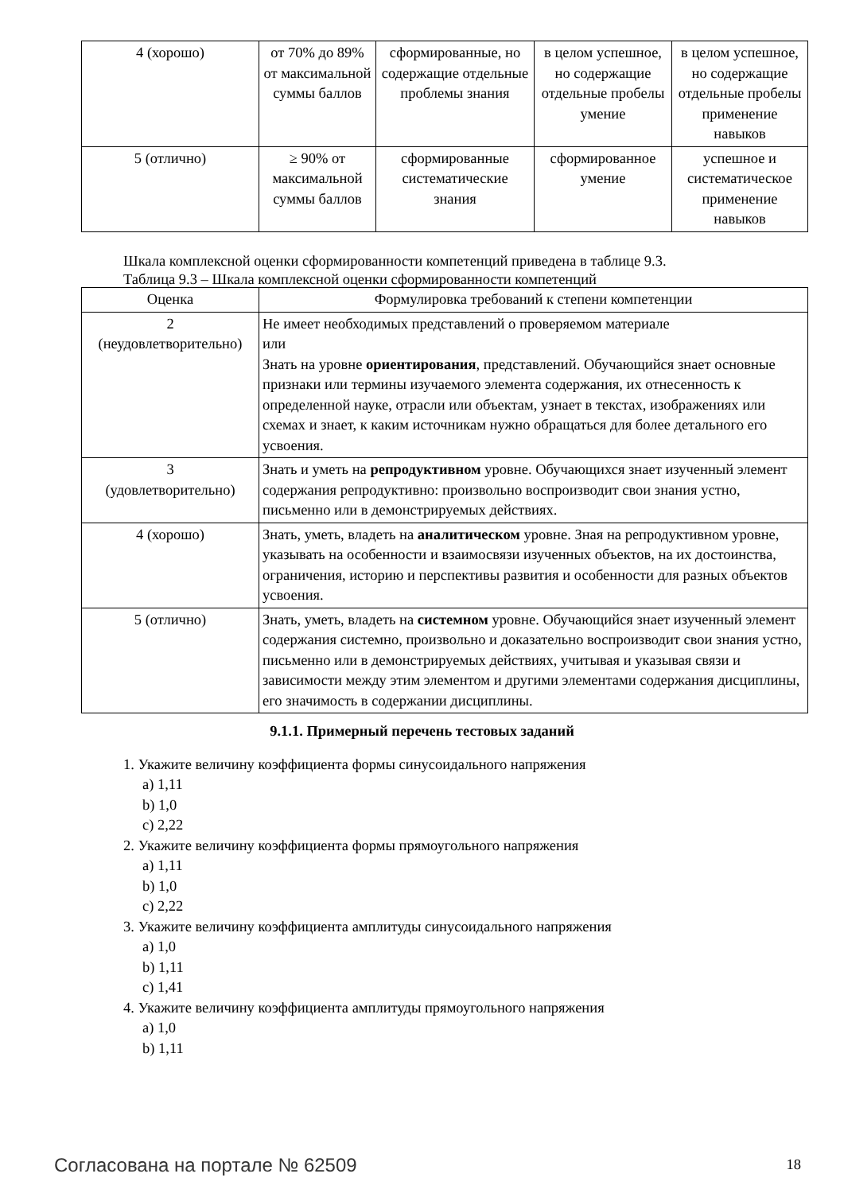| 4 (хорошо) | от 70% до 89% от максимальной суммы баллов | сформированные, но содержащие отдельные проблемы знания | в целом успешное, но содержащие отдельные пробелы умение | в целом успешное, но содержащие отдельные пробелы применение навыков |
| 5 (отлично) | ≥ 90% от максимальной суммы баллов | сформированные систематические знания | сформированное умение | успешное и систематическое применение навыков |
Шкала комплексной оценки сформированности компетенций приведена в таблице 9.3.
Таблица 9.3 – Шкала комплексной оценки сформированности компетенций
| Оценка | Формулировка требований к степени компетенции |
| --- | --- |
| 2 (неудовлетворительно) | Не имеет необходимых представлений о проверяемом материале или Знать на уровне ориентирования , представлений. Обучающийся знает основные признаки или термины изучаемого элемента содержания, их отнесенность к определенной науке, отрасли или объектам, узнает в текстах, изображениях или схемах и знает, к каким источникам нужно обращаться для более детального его усвоения. |
| 3 (удовлетворительно) | Знать и уметь на репродуктивном уровне. Обучающихся знает изученный элемент содержания репродуктивно: произвольно воспроизводит свои знания устно, письменно или в демонстрируемых действиях. |
| 4 (хорошо) | Знать, уметь, владеть на аналитическом уровне. Зная на репродуктивном уровне, указывать на особенности и взаимосвязи изученных объектов, на их достоинства, ограничения, историю и перспективы развития и особенности для разных объектов усвоения. |
| 5 (отлично) | Знать, уметь, владеть на системном уровне. Обучающийся знает изученный элемент содержания системно, произвольно и доказательно воспроизводит свои знания устно, письменно или в демонстрируемых действиях, учитывая и указывая связи и зависимости между этим элементом и другими элементами содержания дисциплины, его значимость в содержании дисциплины. |
9.1.1. Примерный перечень тестовых заданий
1. Укажите величину коэффициента формы синусоидального напряжения
a) 1,11
b) 1,0
c) 2,22
2. Укажите величину коэффициента формы прямоугольного напряжения
a) 1,11
b) 1,0
c) 2,22
3. Укажите величину коэффициента амплитуды синусоидального напряжения
a) 1,0
b) 1,11
c) 1,41
4. Укажите величину коэффициента амплитуды прямоугольного напряжения
a) 1,0
b) 1,11
Согласована на портале № 62509 18